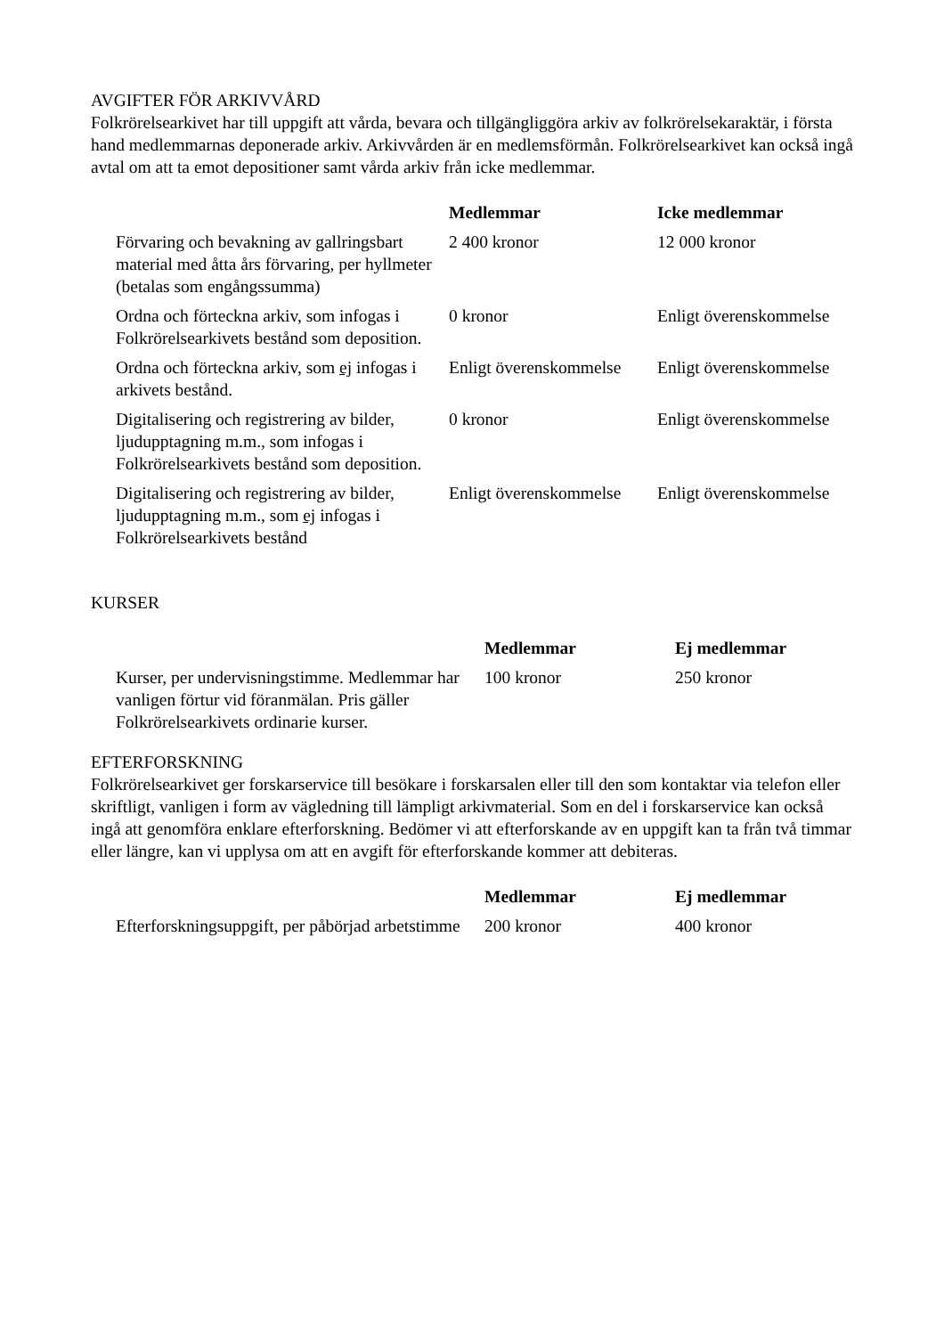AVGIFTER FÖR ARKIVVÅRD
Folkrörelsearkivet har till uppgift att vårda, bevara och tillgängliggöra arkiv av folkrörelsekaraktär, i första hand medlemmarnas deponerade arkiv. Arkivvården är en medlemsförmån. Folkrörelsearkivet kan också ingå avtal om att ta emot depositioner samt vårda arkiv från icke medlemmar.
| | Medlemmar | Icke medlemmar |
| --- | --- | --- |
| Förvaring och bevakning av gallringsbart material med åtta års förvaring, per hyllmeter (betalas som engångssumma) | 2 400 kronor | 12 000 kronor |
| Ordna och förteckna arkiv, som infogas i Folkrörelsearkivets bestånd som deposition. | 0 kronor | Enligt överenskommelse |
| Ordna och förteckna arkiv, som ej infogas i arkivets bestånd. | Enligt överenskommelse | Enligt överenskommelse |
| Digitalisering och registrering av bilder, ljudupptagning m.m., som infogas i Folkrörelsearkivets bestånd som deposition. | 0 kronor | Enligt överenskommelse |
| Digitalisering och registrering av bilder, ljudupptagning m.m., som ej infogas i Folkrörelsearkivets bestånd | Enligt överenskommelse | Enligt överenskommelse |
KURSER
| | Medlemmar | Ej medlemmar |
| --- | --- | --- |
| Kurser, per undervisningstimme. Medlemmar har vanligen förtur vid föranmälan. Pris gäller Folkrörelsearkivets ordinarie kurser. | 100 kronor | 250 kronor |
EFTERFORSKNING
Folkrörelsearkivet ger forskarservice till besökare i forskarsalen eller till den som kontaktar via telefon eller skriftligt, vanligen i form av vägledning till lämpligt arkivmaterial. Som en del i forskarservice kan också ingå att genomföra enklare efterforskning. Bedömer vi att efterforskande av en uppgift kan ta från två timmar eller längre, kan vi upplysa om att en avgift för efterforskande kommer att debiteras.
| | Medlemmar | Ej medlemmar |
| --- | --- | --- |
| Efterforskningsuppgift, per påbörjad arbetstimme | 200 kronor | 400 kronor |